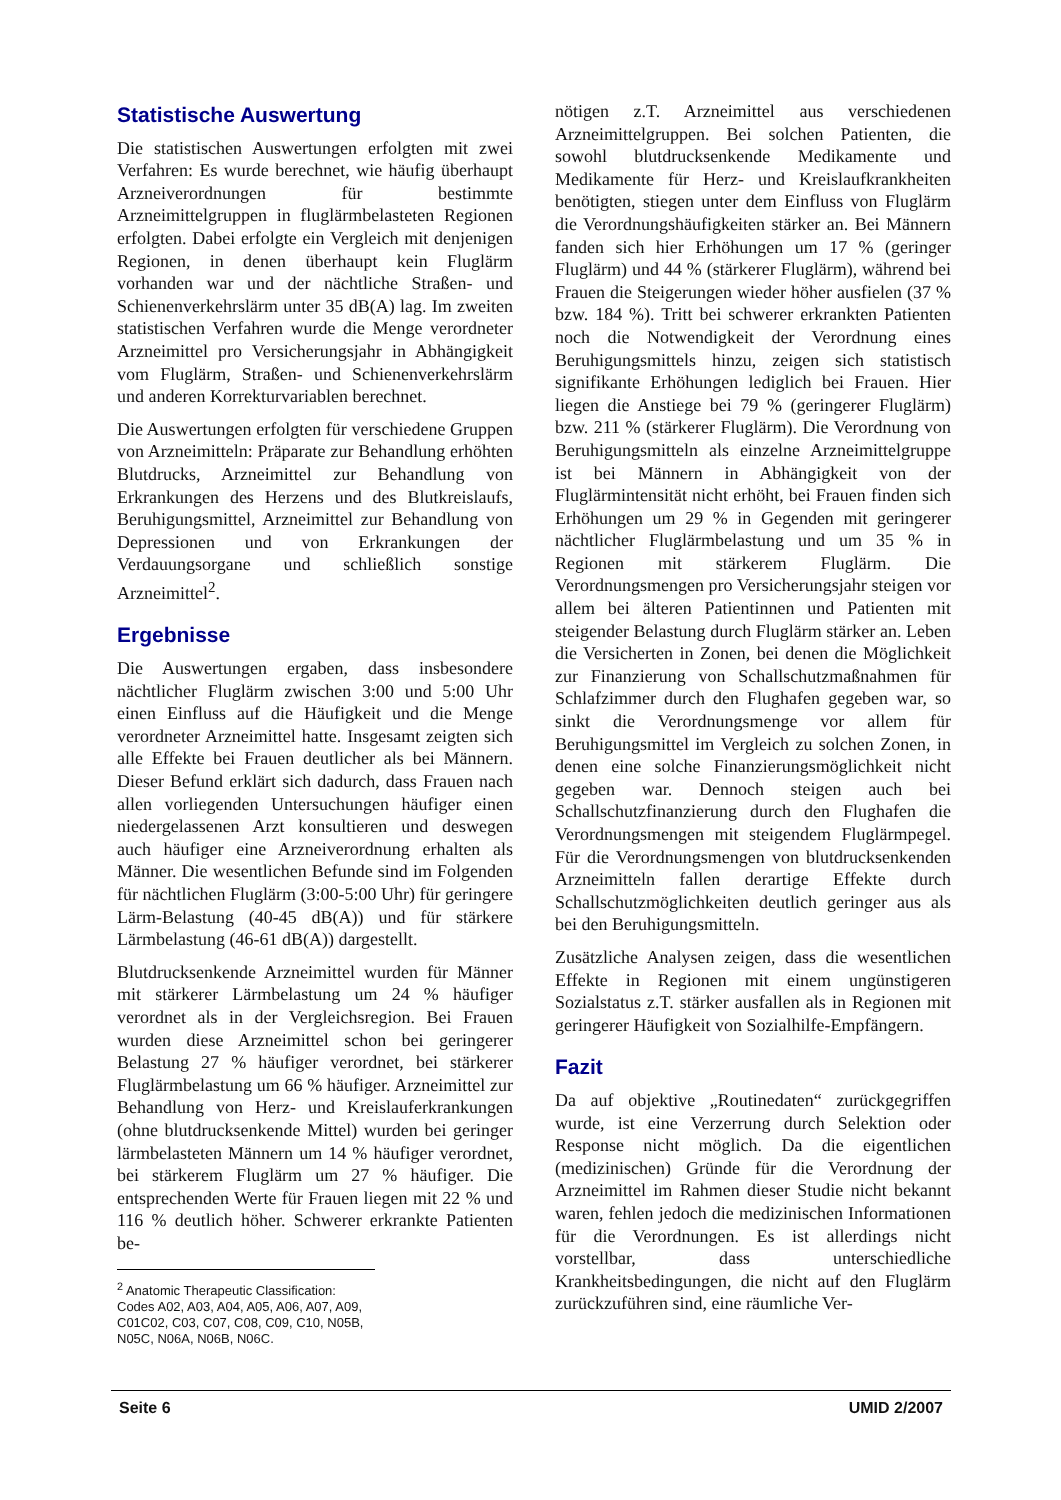Statistische Auswertung
Die statistischen Auswertungen erfolgten mit zwei Verfahren: Es wurde berechnet, wie häufig überhaupt Arzneiverordnungen für bestimmte Arzneimittelgruppen in fluglärmbelasteten Regionen erfolgten. Dabei erfolgte ein Vergleich mit denjenigen Regionen, in denen überhaupt kein Fluglärm vorhanden war und der nächtliche Straßen- und Schienenverkehrslärm unter 35 dB(A) lag. Im zweiten statistischen Verfahren wurde die Menge verordneter Arzneimittel pro Versicherungsjahr in Abhängigkeit vom Fluglärm, Straßen- und Schienenverkehrslärm und anderen Korrekturvariablen berechnet.
Die Auswertungen erfolgten für verschiedene Gruppen von Arzneimitteln: Präparate zur Behandlung erhöhten Blutdrucks, Arzneimittel zur Behandlung von Erkrankungen des Herzens und des Blutkreislaufs, Beruhigungsmittel, Arzneimittel zur Behandlung von Depressionen und von Erkrankungen der Verdauungsorgane und schließlich sonstige Arzneimittel<sup>2</sup>.
Ergebnisse
Die Auswertungen ergaben, dass insbesondere nächtlicher Fluglärm zwischen 3:00 und 5:00 Uhr einen Einfluss auf die Häufigkeit und die Menge verordneter Arzneimittel hatte. Insgesamt zeigten sich alle Effekte bei Frauen deutlicher als bei Männern. Dieser Befund erklärt sich dadurch, dass Frauen nach allen vorliegenden Untersuchungen häufiger einen niedergelassenen Arzt konsultieren und deswegen auch häufiger eine Arzneiverordnung erhalten als Männer. Die wesentlichen Befunde sind im Folgenden für nächtlichen Fluglärm (3:00-5:00 Uhr) für geringere Lärm-Belastung (40-45 dB(A)) und für stärkere Lärmbelastung (46-61 dB(A)) dargestellt.
Blutdrucksenkende Arzneimittel wurden für Männer mit stärkerer Lärmbelastung um 24 % häufiger verordnet als in der Vergleichsregion. Bei Frauen wurden diese Arzneimittel schon bei geringerer Belastung 27 % häufiger verordnet, bei stärkerer Fluglärmbelastung um 66 % häufiger. Arzneimittel zur Behandlung von Herz- und Kreislauferkrankungen (ohne blutdrucksenkende Mittel) wurden bei geringer lärmbelasteten Männern um 14 % häufiger verordnet, bei stärkerem Fluglärm um 27 % häufiger. Die entsprechenden Werte für Frauen liegen mit 22 % und 116 % deutlich höher. Schwerer erkrankte Patienten be-
<sup>2</sup> Anatomic Therapeutic Classification: Codes A02, A03, A04, A05, A06, A07, A09, C01C02, C03, C07, C08, C09, C10, N05B, N05C, N06A, N06B, N06C.
nötigen z.T. Arzneimittel aus verschiedenen Arzneimittelgruppen. Bei solchen Patienten, die sowohl blutdrucksenkende Medikamente und Medikamente für Herz- und Kreislaufkrankheiten benötigten, stiegen unter dem Einfluss von Fluglärm die Verordnungshäufigkeiten stärker an. Bei Männern fanden sich hier Erhöhungen um 17 % (geringer Fluglärm) und 44 % (stärkerer Fluglärm), während bei Frauen die Steigerungen wieder höher ausfielen (37 % bzw. 184 %). Tritt bei schwerer erkrankten Patienten noch die Notwendigkeit der Verordnung eines Beruhigungsmittels hinzu, zeigen sich statistisch signifikante Erhöhungen lediglich bei Frauen. Hier liegen die Anstiege bei 79 % (geringerer Fluglärm) bzw. 211 % (stärkerer Fluglärm). Die Verordnung von Beruhigungsmitteln als einzelne Arzneimittelgruppe ist bei Männern in Abhängigkeit von der Fluglärmintensität nicht erhöht, bei Frauen finden sich Erhöhungen um 29 % in Gegenden mit geringerer nächtlicher Fluglärmbelastung und um 35 % in Regionen mit stärkerem Fluglärm. Die Verordnungsmengen pro Versicherungsjahr steigen vor allem bei älteren Patientinnen und Patienten mit steigender Belastung durch Fluglärm stärker an. Leben die Versicherten in Zonen, bei denen die Möglichkeit zur Finanzierung von Schallschutzmaßnahmen für Schlafzimmer durch den Flughafen gegeben war, so sinkt die Verordnungsmenge vor allem für Beruhigungsmittel im Vergleich zu solchen Zonen, in denen eine solche Finanzierungsmöglichkeit nicht gegeben war. Dennoch steigen auch bei Schallschutzfinanzierung durch den Flughafen die Verordnungsmengen mit steigendem Fluglärmpegel. Für die Verordnungsmengen von blutdrucksenkenden Arzneimitteln fallen derartige Effekte durch Schallschutzmöglichkeiten deutlich geringer aus als bei den Beruhigungsmitteln.
Zusätzliche Analysen zeigen, dass die wesentlichen Effekte in Regionen mit einem ungünstigeren Sozialstatus z.T. stärker ausfallen als in Regionen mit geringerer Häufigkeit von Sozialhilfe-Empfängern.
Fazit
Da auf objektive „Routinedaten“ zurückgegriffen wurde, ist eine Verzerrung durch Selektion oder Response nicht möglich. Da die eigentlichen (medizinischen) Gründe für die Verordnung der Arzneimittel im Rahmen dieser Studie nicht bekannt waren, fehlen jedoch die medizinischen Informationen für die Verordnungen. Es ist allerdings nicht vorstellbar, dass unterschiedliche Krankheitsbedingungen, die nicht auf den Fluglärm zurückzuführen sind, eine räumliche Ver-
Seite 6 UMID 2/2007